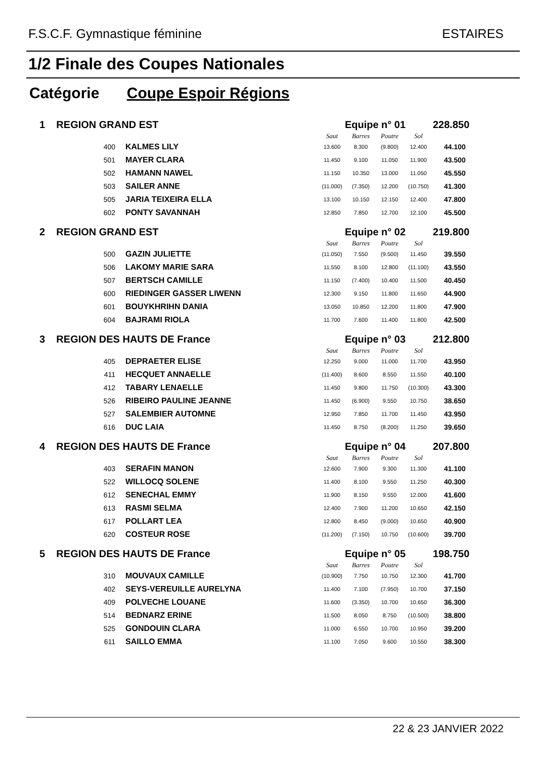F.S.C.F. Gymnastique féminine ESTAIRES
1/2 Finale des Coupes Nationales
Catégorie Coupe Espoir Régions
| 1 REGION GRAND EST | | Equipe n° 01 | | | | 228.850 |
| | | Saut | Barres | Poutre | Sol | |
| 400 | KALMES LILY | 13.600 | 8.300 | (9.800) | 12.400 | 44.100 |
| 501 | MAYER CLARA | 11.450 | 9.100 | 11.050 | 11.900 | 43.500 |
| 502 | HAMANN NAWEL | 11.150 | 10.350 | 13.000 | 11.050 | 45.550 |
| 503 | SAILER ANNE | (11.000) | (7.350) | 12.200 | (10.750) | 41.300 |
| 505 | JARIA TEIXEIRA ELLA | 13.100 | 10.150 | 12.150 | 12.400 | 47.800 |
| 602 | PONTY SAVANNAH | 12.850 | 7.850 | 12.700 | 12.100 | 45.500 |
| 2 REGION GRAND EST | | Equipe n° 02 | | | | 219.800 |
| | | Saut | Barres | Poutre | Sol | |
| 500 | GAZIN JULIETTE | (11.050) | 7.550 | (9.500) | 11.450 | 39.550 |
| 506 | LAKOMY MARIE SARA | 11.550 | 8.100 | 12.800 | (11.100) | 43.550 |
| 507 | BERTSCH CAMILLE | 11.150 | (7.400) | 10.400 | 11.500 | 40.450 |
| 600 | RIEDINGER GASSER LIWENN | 12.300 | 9.150 | 11.800 | 11.650 | 44.900 |
| 601 | BOUYKHRIHN DANIA | 13.050 | 10.850 | 12.200 | 11.800 | 47.900 |
| 604 | BAJRAMI RIOLA | 11.700 | 7.600 | 11.400 | 11.800 | 42.500 |
| 3 REGION DES HAUTS DE France | | Equipe n° 03 | | | | 212.800 |
| | | Saut | Barres | Poutre | Sol | |
| 405 | DEPRAETER ELISE | 12.250 | 9.000 | 11.000 | 11.700 | 43.950 |
| 411 | HECQUET ANNAELLE | (11.400) | 8.600 | 8.550 | 11.550 | 40.100 |
| 412 | TABARY LENAELLE | 11.450 | 9.800 | 11.750 | (10.300) | 43.300 |
| 526 | RIBEIRO PAULINE JEANNE | 11.450 | (6.900) | 9.550 | 10.750 | 38.650 |
| 527 | SALEMBIER AUTOMNE | 12.950 | 7.850 | 11.700 | 11.450 | 43.950 |
| 616 | DUC LAIA | 11.450 | 8.750 | (8.200) | 11.250 | 39.650 |
| 4 REGION DES HAUTS DE France | | Equipe n° 04 | | | | 207.800 |
| | | Saut | Barres | Poutre | Sol | |
| 403 | SERAFIN MANON | 12.600 | 7.900 | 9.300 | 11.300 | 41.100 |
| 522 | WILLOCQ SOLENE | 11.400 | 8.100 | 9.550 | 11.250 | 40.300 |
| 612 | SENECHAL EMMY | 11.900 | 8.150 | 9.550 | 12.000 | 41.600 |
| 613 | RASMI SELMA | 12.400 | 7.900 | 11.200 | 10.650 | 42.150 |
| 617 | POLLART LEA | 12.800 | 8.450 | (9.000) | 10.650 | 40.900 |
| 620 | COSTEUR ROSE | (11.200) | (7.150) | 10.750 | (10.600) | 39.700 |
| 5 REGION DES HAUTS DE France | | Equipe n° 05 | | | | 198.750 |
| | | Saut | Barres | Poutre | Sol | |
| 310 | MOUVAUX CAMILLE | (10.900) | 7.750 | 10.750 | 12.300 | 41.700 |
| 402 | SEYS-VEREUILLE AURELYNA | 11.400 | 7.100 | (7.950) | 10.700 | 37.150 |
| 409 | POLVECHE LOUANE | 11.600 | (3.350) | 10.700 | 10.650 | 36.300 |
| 514 | BEDNARZ ERINE | 11.500 | 8.050 | 8.750 | (10.500) | 38.800 |
| 525 | GONDOUIN CLARA | 11.000 | 6.550 | 10.700 | 10.950 | 39.200 |
| 611 | SAILLO EMMA | 11.100 | 7.050 | 9.600 | 10.550 | 38.300 |
22 & 23 JANVIER 2022